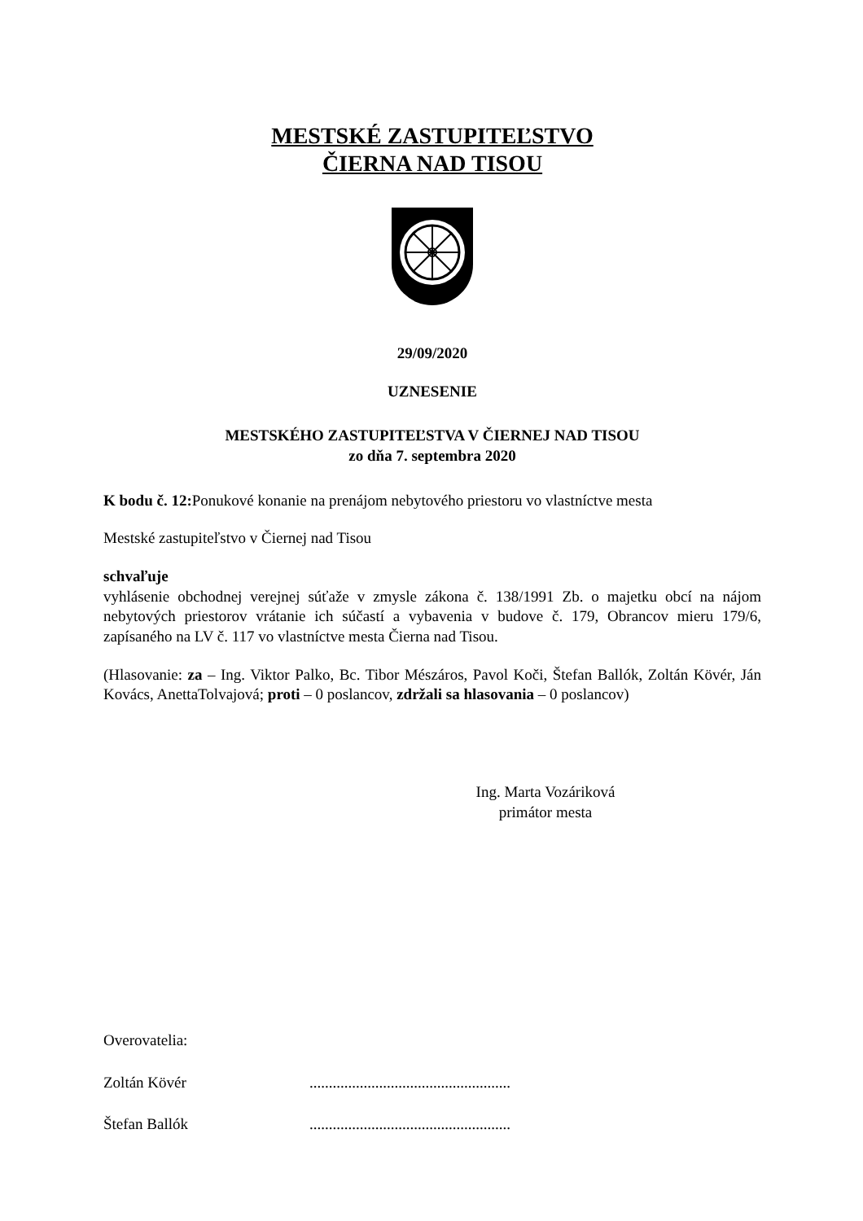MESTSKÉ ZASTUPITEĽSTVO
ČIERNA NAD TISOU
29/09/2020
UZNESENIE
MESTSKÉHO ZASTUPITEĽSTVA V ČIERNEJ NAD TISOU
zo dňa 7. septembra 2020
K bodu č. 12: Ponukové konanie na prenájom nebytového priestoru vo vlastníctve mesta
Mestské zastupiteľstvo v Čiernej nad Tisou
schvaľuje
vyhlásenie obchodnej verejnej súťaže v zmysle zákona č. 138/1991 Zb. o majetku obcí na nájom nebytových priestorov vrátanie ich súčastí a vybavenia v budove č. 179, Obrancov mieru 179/6, zapísaného na LV č. 117 vo vlastníctve mesta Čierna nad Tisou.
(Hlasovanie: za – Ing. Viktor Palko, Bc. Tibor Mészáros, Pavol Koči, Štefan Ballók, Zoltán Kövér, Ján Kovács, AnettaTolvajová; proti – 0 poslancov, zdržali sa hlasovania – 0 poslancov)
Ing. Marta Vozáriková
primátor mesta
Overovatelia:
Zoltán Kövér....................................................
Štefan Ballók....................................................